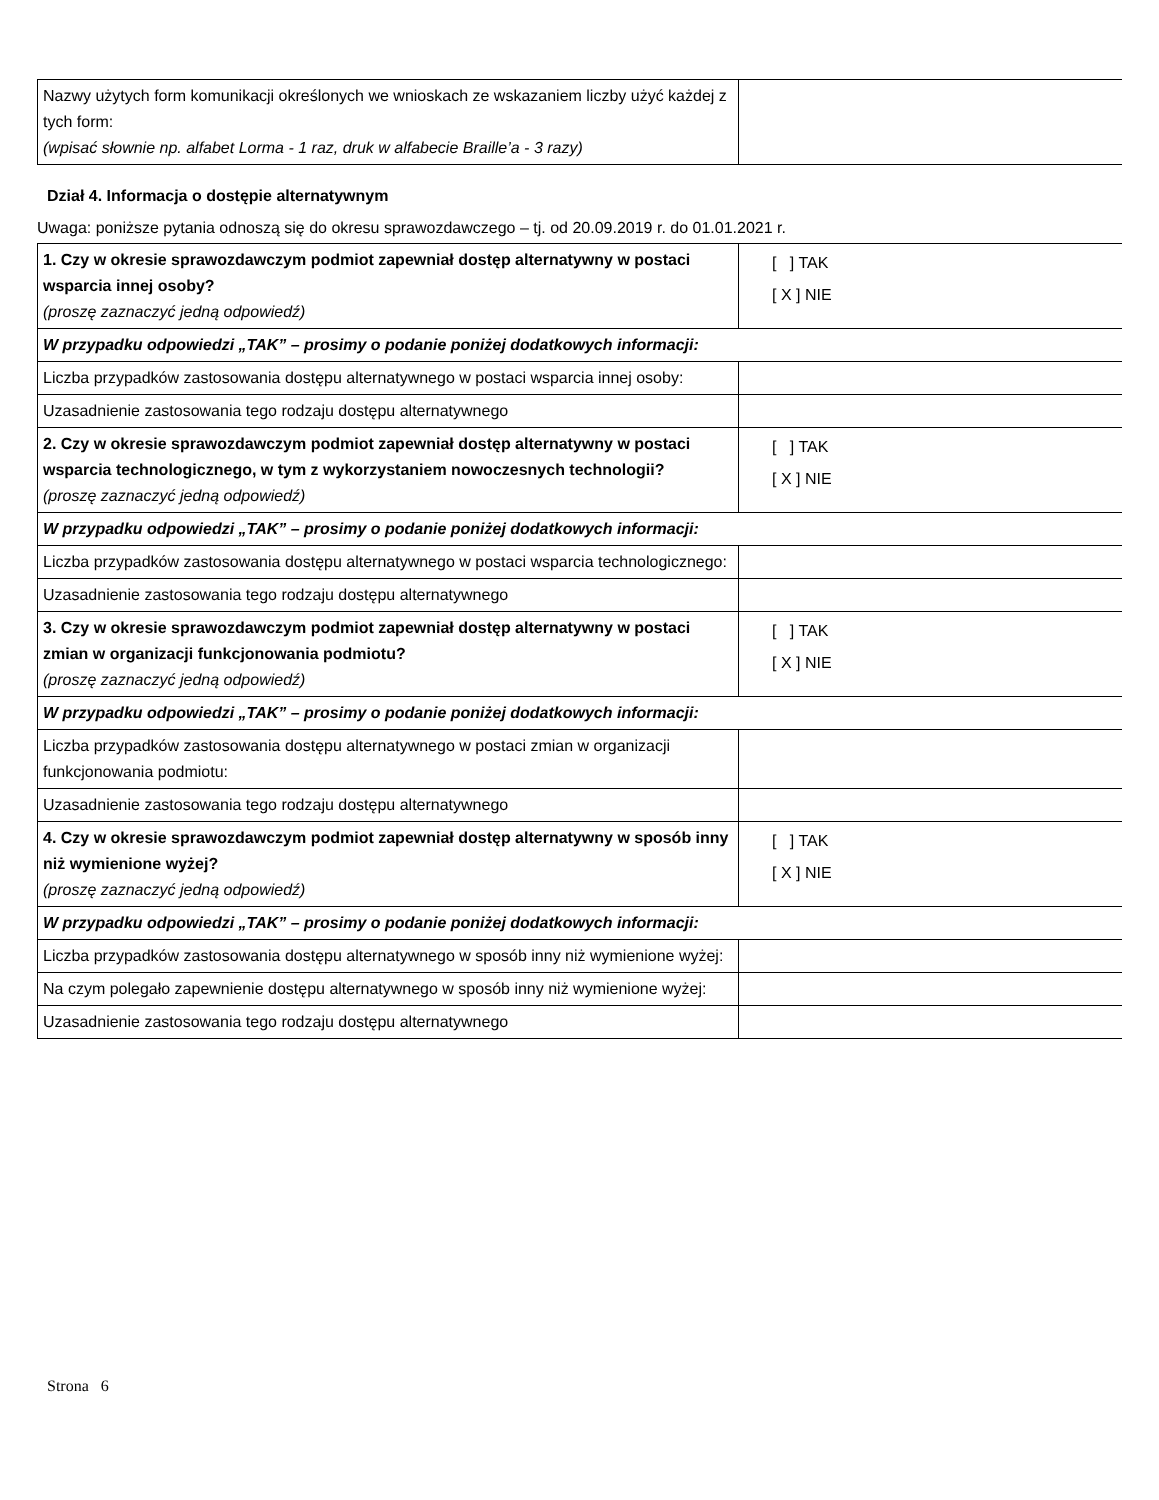| Nazwy użytych form komunikacji określonych we wnioskach ze wskazaniem liczby użyć każdej z tych form: (wpisać słownie np. alfabet Lorma - 1 raz, druk w alfabecie Braille’a - 3 razy) | |
Dział 4. Informacja o dostępie alternatywnym
Uwaga: poniższe pytania odnoszą się do okresu sprawozdawczego – tj. od 20.09.2019 r. do 01.01.2021 r.
| 1. Czy w okresie sprawozdawczym podmiot zapewniał dostęp alternatywny w postaci wsparcia innej osoby? (proszę zaznaczyć jedną odpowiedź) | [ ] TAK [ X ] NIE |
| W przypadku odpowiedzi „TAK” – prosimy o podanie poniżej dodatkowych informacji: | |
| Liczba przypadków zastosowania dostępu alternatywnego w postaci wsparcia innej osoby: | |
| Uzasadnienie zastosowania tego rodzaju dostępu alternatywnego | |
| 2. Czy w okresie sprawozdawczym podmiot zapewniał dostęp alternatywny w postaci wsparcia technologicznego, w tym z wykorzystaniem nowoczesnych technologii? (proszę zaznaczyć jedną odpowiedź) | [ ] TAK [ X ] NIE |
| W przypadku odpowiedzi „TAK” – prosimy o podanie poniżej dodatkowych informacji: | |
| Liczba przypadków zastosowania dostępu alternatywnego w postaci wsparcia technologicznego: | |
| Uzasadnienie zastosowania tego rodzaju dostępu alternatywnego | |
| 3. Czy w okresie sprawozdawczym podmiot zapewniał dostęp alternatywny w postaci zmian w organizacji funkcjonowania podmiotu? (proszę zaznaczyć jedną odpowiedź) | [ ] TAK [ X ] NIE |
| W przypadku odpowiedzi „TAK” – prosimy o podanie poniżej dodatkowych informacji: | |
| Liczba przypadków zastosowania dostępu alternatywnego w postaci zmian w organizacji funkcjonowania podmiotu: | |
| Uzasadnienie zastosowania tego rodzaju dostępu alternatywnego | |
| 4. Czy w okresie sprawozdawczym podmiot zapewniał dostęp alternatywny w sposób inny niż wymienione wyżej? (proszę zaznaczyć jedną odpowiedź) | [ ] TAK [ X ] NIE |
| W przypadku odpowiedzi „TAK” – prosimy o podanie poniżej dodatkowych informacji: | |
| Liczba przypadków zastosowania dostępu alternatywnego w sposób inny niż wymienione wyżej: | |
| Na czym polegało zapewnienie dostępu alternatywnego w sposób inny niż wymienione wyżej: | |
| Uzasadnienie zastosowania tego rodzaju dostępu alternatywnego | |
Strona 6